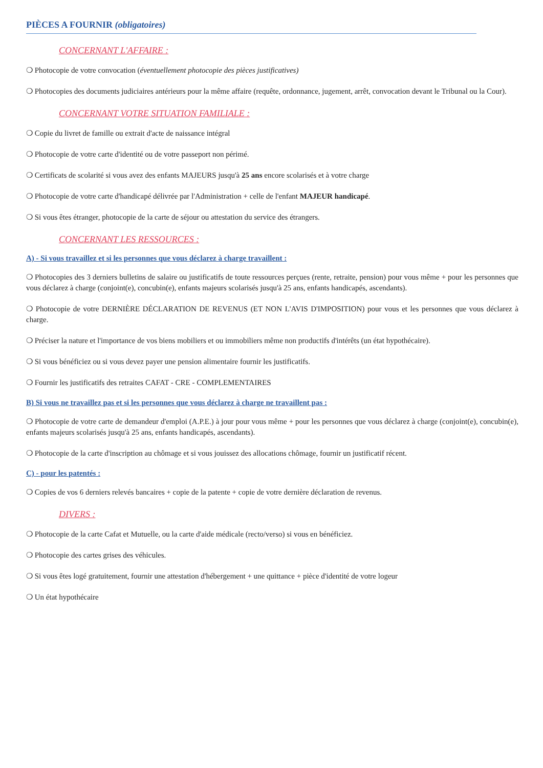PIÈCES A FOURNIR (obligatoires)
CONCERNANT L'AFFAIRE :
❍ Photocopie de votre convocation (éventuellement photocopie des pièces justificatives)
❍ Photocopies des documents judiciaires antérieurs pour la même affaire (requête, ordonnance, jugement, arrêt, convocation devant le Tribunal ou la Cour).
CONCERNANT VOTRE SITUATION FAMILIALE :
❍ Copie du livret de famille ou extrait d'acte de naissance intégral
❍ Photocopie de votre carte d'identité ou de votre passeport non périmé.
❍ Certificats de scolarité si vous avez des enfants MAJEURS jusqu'à 25 ans encore scolarisés et à votre charge
❍ Photocopie de votre carte d'handicapé délivrée par l'Administration + celle de l'enfant MAJEUR handicapé.
❍ Si vous êtes étranger, photocopie de la carte de séjour ou attestation du service des étrangers.
CONCERNANT LES RESSOURCES :
A) - Si vous travaillez et si les personnes que vous déclarez à charge travaillent :
❍ Photocopies des 3 derniers bulletins de salaire ou justificatifs de toute ressources perçues (rente, retraite, pension) pour vous même + pour les personnes que vous déclarez à charge (conjoint(e), concubin(e), enfants majeurs scolarisés jusqu'à 25 ans, enfants handicapés, ascendants).
❍ Photocopie de votre DERNIÈRE DÉCLARATION DE REVENUS (ET NON L'AVIS D'IMPOSITION) pour vous et les personnes que vous déclarez à charge.
❍ Préciser la nature et l'importance de vos biens mobiliers et ou immobiliers même non productifs d'intérêts (un état hypothécaire).
❍ Si vous bénéficiez ou si vous devez payer une pension alimentaire fournir les justificatifs.
❍ Fournir les justificatifs des retraites CAFAT - CRE - COMPLEMENTAIRES
B) Si vous ne travaillez pas et si les personnes que vous déclarez à charge ne travaillent pas :
❍ Photocopie de votre carte de demandeur d'emploi (A.P.E.) à jour pour vous même + pour les personnes que vous déclarez à charge (conjoint(e), concubin(e), enfants majeurs scolarisés jusqu'à 25 ans, enfants handicapés, ascendants).
❍ Photocopie de la carte d'inscription au chômage et si vous jouissez des allocations chômage, fournir un justificatif récent.
C) - pour les patentés :
❍ Copies de vos 6 derniers relevés bancaires + copie de la patente + copie de votre dernière déclaration de revenus.
DIVERS :
❍ Photocopie de la carte Cafat et Mutuelle, ou la carte d'aide médicale (recto/verso) si vous en bénéficiez.
❍ Photocopie des cartes grises des véhicules.
❍ Si vous êtes logé gratuitement, fournir une attestation d'hébergement + une quittance + pièce d'identité de votre logeur
❍ Un état hypothécaire